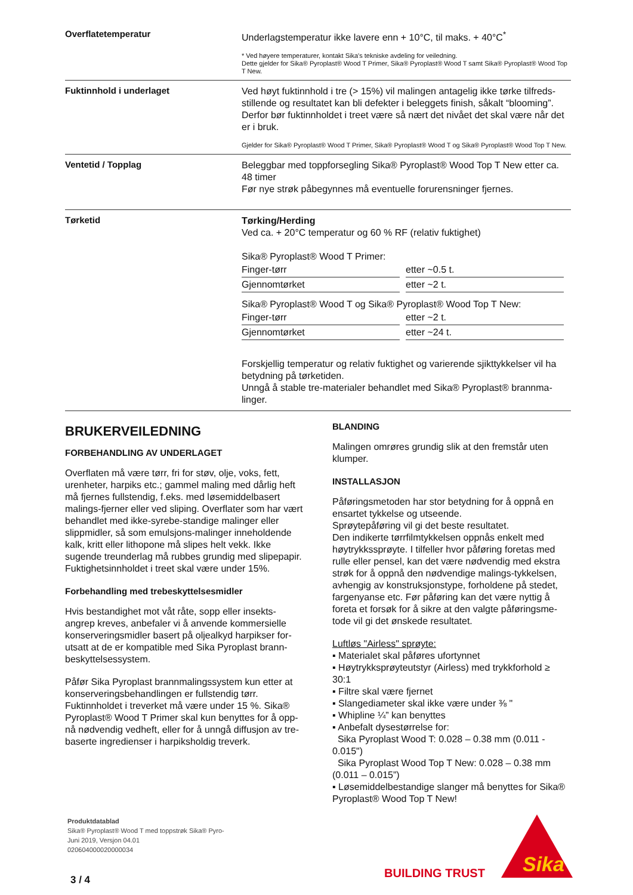Overflatetemperatur
Underlagstemperatur ikke lavere enn + 10°C, til maks. + 40°C<sup>*</sup>
* Ved høyere temperaturer, kontakt Sika's tekniske avdeling for veiledning.
Dette gjelder for Sika® Pyroplast® Wood T Primer, Sika® Pyroplast® Wood T samt Sika® Pyroplast® Wood Top T New.
Fuktinnhold i underlaget
Ved høyt fuktinnhold i tre (> 15%) vil malingen antagelig ikke tørke tilfreds-stillende og resultatet kan bli defekter i beleggets finish, såkalt “blooming”. Derfor bør fuktinnholdet i treet være så nært det nivået det skal være når det er i bruk.
Gjelder for Sika® Pyroplast® Wood T Primer, Sika® Pyroplast® Wood T og Sika® Pyroplast® Wood Top T New.
Ventetid / Topplag
Beleggbar med toppforsegling Sika® Pyroplast® Wood Top T New etter ca. 48 timer
Før nye strøk påbegynnes må eventuelle forurensninger fjernes.
Tørketid
Tørking/Herding
Ved ca. + 20°C temperatur og 60 % RF (relativ fuktighet)
Sika® Pyroplast® Wood T Primer:
| Finger-tørr | etter ~0.5 t. |
| Gjennomtørket | etter ~2 t. |
Sika® Pyroplast® Wood T og Sika® Pyroplast® Wood Top T New:
| Finger-tørr | etter ~2 t. |
| Gjennomtørket | etter ~24 t. |
Forskjellig temperatur og relativ fuktighet og varierende sjikttykkelser vil ha betydning på tørketiden.
Unngå å stable tre-materialer behandlet med Sika® Pyroplast® brannma-linger.
BRUKERVEILEDNING
FORBEHANDLING AV UNDERLAGET
Overflaten må være tørr, fri for støv, olje, voks, fett, urenheter, harpiks etc.; gammel maling med dårlig heft må fjernes fullstendig, f.eks. med løsemiddelbasert malings-fjerner eller ved sliping. Overflater som har vært behandlet med ikke-syrebe-standige malinger eller slippmidler, så som emulsjons-malinger inneholdende kalk, kritt eller lithopone må slipes helt vekk. Ikke sugende treunderlag må rubbes grundig med slipepapir. Fuktighetsinnholdet i treet skal være under 15%.
Forbehandling med trebeskyttelsesmidler
Hvis bestandighet mot våt råte, sopp eller insekts-angrep kreves, anbefaler vi å anvende kommersielle konserveringsmidler basert på oljealkyd harpikser for-utsatt at de er kompatible med Sika Pyroplast brann-beskyttelsessystem.
Påfør Sika Pyroplast brannmalingssystem kun etter at konserveringsbehandlingen er fullstendig tørr. Fuktinnholdet i treverket må være under 15 %. Sika® Pyroplast® Wood T Primer skal kun benyttes for å opp-nå nødvendig vedheft, eller for å unngå diffusjon av tre-baserte ingredienser i harpiksholdig treverk.
BLANDING
Malingen omrøres grundig slik at den fremstår uten klumper.
INSTALLASJON
Påføringsmetoden har stor betydning for å oppnå en ensartet tykkelse og utseende.
Sprøytepåføring vil gi det beste resultatet.
Den indikerte tørrfilmtykkelsen oppnås enkelt med høytrykkssprøyte. I tilfeller hvor påføring foretas med rulle eller pensel, kan det være nødvendig med ekstra strøk for å oppnå den nødvendige malings-tykkelsen, avhengig av konstruksjonstype, forholdene på stedet, fargenyanse etc. Før påføring kan det være nyttig å foreta et forsøk for å sikre at den valgte påføringsme-tode vil gi det ønskede resultatet.
Luftløs "Airless" sprøyte:
▪ Materialet skal påføres ufortynnet
▪ Høytrykksprøyteutstyr (Airless) med trykkforhold ≥ 30:1
▪ Filtre skal være fjernet
▪ Slangediameter skal ikke være under ⅜ "
▪ Whipline ¼” kan benyttes
▪ Anbefalt dysestørrelse for:
Sika Pyroplast Wood T: 0.028 – 0.38 mm (0.011 - 0.015")
Sika Pyroplast Wood Top T New: 0.028 – 0.38 mm (0.011 – 0.015”)
▪ Løsemiddelbestandige slanger må benyttes for Sika® Pyroplast® Wood Top T New!
Produktdatablad
Sika® Pyroplast® Wood T med toppstrøk Sika® Pyro-
Juni 2019, Versjon 04.01
020604000020000034
BUILDING TRUST
Sika
3 / 4